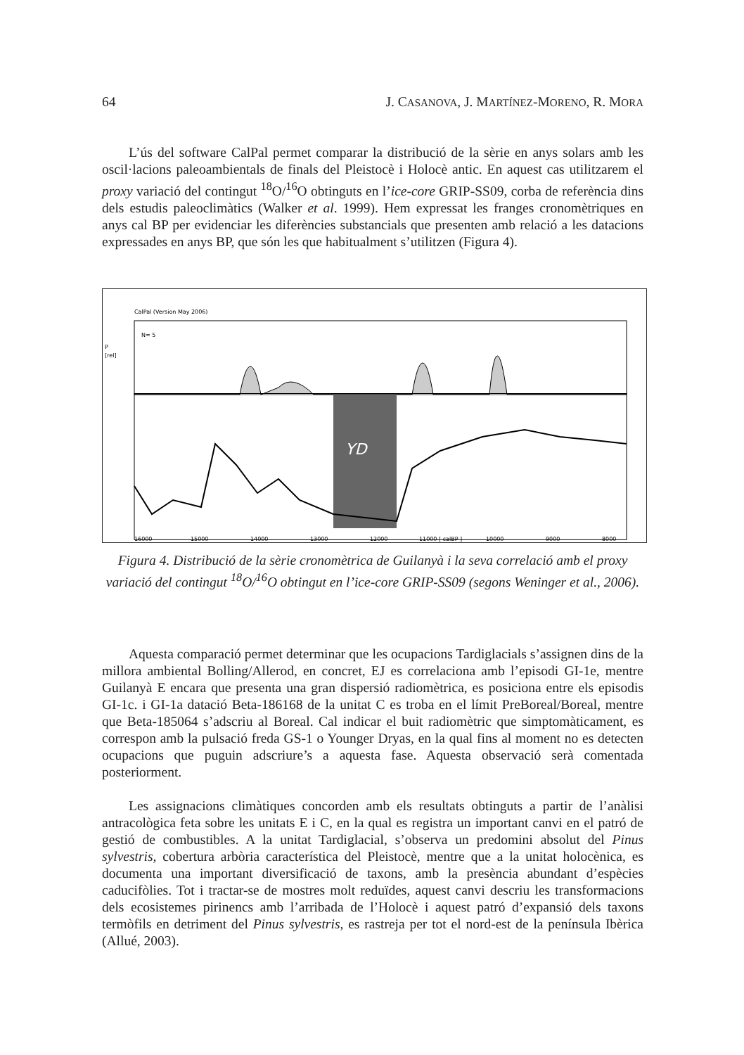64 J. CASANOVA, J. MARTÍNEZ-MORENO, R. MORA
L’ús del software CalPal permet comparar la distribució de la sèrie en anys solars amb les oscil·lacions paleoambientals de finals del Pleistocè i Holocè antic. En aquest cas utilitzarem el proxy variació del contingut <sup>18</sup>O/<sup>16</sup>O obtinguts en l’ice-core GRIP-SS09, corba de referència dins dels estudis paleoclimàtics (Walker et al. 1999). Hem expressat les franges cronomètriques en anys cal BP per evidenciar les diferències substancials que presenten amb relació a les datacions expressades en anys BP, que són les que habitualment s’utilitzen (Figura 4).
CalPal (Version May 2006)
N= 5
P
[rel]
YD
16000
15000
14000
13000
12000
11000 [ calBP ]
10000
9000
8000
Figura 4. Distribució de la sèrie cronomètrica de Guilanyà i la seva correlació amb el proxy variació del contingut <sup>18</sup>O/<sup>16</sup>O obtingut en l’ice-core GRIP-SS09 (segons Weninger et al., 2006).
Aquesta comparació permet determinar que les ocupacions Tardiglacials s’assignen dins de la millora ambiental Bolling/Allerod, en concret, EJ es correlaciona amb l’episodi GI-1e, mentre Guilanyà E encara que presenta una gran dispersió radiomètrica, es posiciona entre els episodis GI-1c. i GI-1a datació Beta-186168 de la unitat C es troba en el límit PreBoreal/Boreal, mentre que Beta-185064 s’adscriu al Boreal. Cal indicar el buit radiomètric que simptomàticament, es correspon amb la pulsació freda GS-1 o Younger Dryas, en la qual fins al moment no es detecten ocupacions que puguin adscriure’s a aquesta fase. Aquesta observació serà comentada posteriorment.
Les assignacions climàtiques concorden amb els resultats obtinguts a partir de l’anàlisi antracològica feta sobre les unitats E i C, en la qual es registra un important canvi en el patró de gestió de combustibles. A la unitat Tardiglacial, s’observa un predomini absolut del Pinus sylvestris, cobertura arbòria característica del Pleistocè, mentre que a la unitat holocènica, es documenta una important diversificació de taxons, amb la presència abundant d’espècies caducifòlies. Tot i tractar-se de mostres molt reduïdes, aquest canvi descriu les transformacions dels ecosistemes pirinencs amb l’arribada de l’Holocè i aquest patró d’expansió dels taxons termòfils en detriment del Pinus sylvestris, es rastreja per tot el nord-est de la península Ibèrica (Allué, 2003).